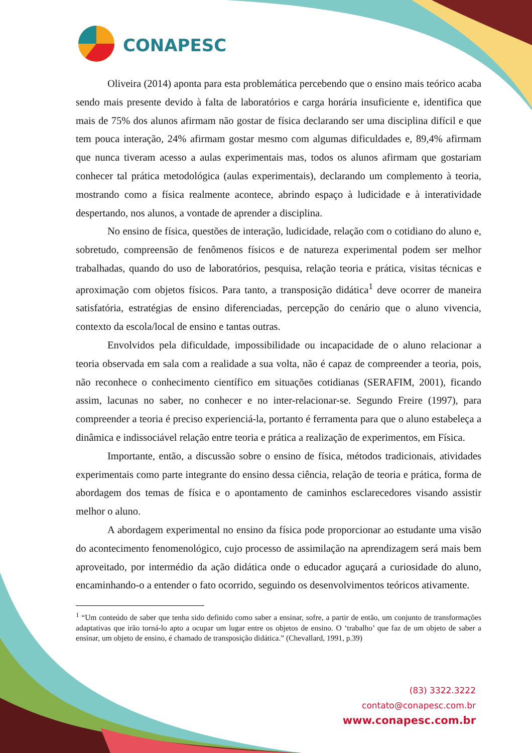CONAPESC
Oliveira (2014) aponta para esta problemática percebendo que o ensino mais teórico acaba sendo mais presente devido à falta de laboratórios e carga horária insuficiente e, identifica que mais de 75% dos alunos afirmam não gostar de física declarando ser uma disciplina difícil e que tem pouca interação, 24% afirmam gostar mesmo com algumas dificuldades e, 89,4% afirmam que nunca tiveram acesso a aulas experimentais mas, todos os alunos afirmam que gostariam conhecer tal prática metodológica (aulas experimentais), declarando um complemento à teoria, mostrando como a física realmente acontece, abrindo espaço à ludicidade e à interatividade despertando, nos alunos, a vontade de aprender a disciplina.
No ensino de física, questões de interação, ludicidade, relação com o cotidiano do aluno e, sobretudo, compreensão de fenômenos físicos e de natureza experimental podem ser melhor trabalhadas, quando do uso de laboratórios, pesquisa, relação teoria e prática, visitas técnicas e aproximação com objetos físicos. Para tanto, a transposição didática<sup>1</sup> deve ocorrer de maneira satisfatória, estratégias de ensino diferenciadas, percepção do cenário que o aluno vivencia, contexto da escola/local de ensino e tantas outras.
Envolvidos pela dificuldade, impossibilidade ou incapacidade de o aluno relacionar a teoria observada em sala com a realidade a sua volta, não é capaz de compreender a teoria, pois, não reconhece o conhecimento científico em situações cotidianas (SERAFIM, 2001), ficando assim, lacunas no saber, no conhecer e no inter-relacionar-se. Segundo Freire (1997), para compreender a teoria é preciso experienciá-la, portanto é ferramenta para que o aluno estabeleça a dinâmica e indissociável relação entre teoria e prática a realização de experimentos, em Física.
Importante, então, a discussão sobre o ensino de física, métodos tradicionais, atividades experimentais como parte integrante do ensino dessa ciência, relação de teoria e prática, forma de abordagem dos temas de física e o apontamento de caminhos esclarecedores visando assistir melhor o aluno.
A abordagem experimental no ensino da física pode proporcionar ao estudante uma visão do acontecimento fenomenológico, cujo processo de assimilação na aprendizagem será mais bem aproveitado, por intermédio da ação didática onde o educador aguçará a curiosidade do aluno, encaminhando-o a entender o fato ocorrido, seguindo os desenvolvimentos teóricos ativamente.
<sup>1</sup> “Um conteúdo de saber que tenha sido definido como saber a ensinar, sofre, a partir de então, um conjunto de transformações adaptativas que irão torná-lo apto a ocupar um lugar entre os objetos de ensino. O ‘trabalho’ que faz de um objeto de saber a ensinar, um objeto de ensino, é chamado de transposição didática.” (Chevallard, 1991, p.39)
(83) 3322.3222
contato@conapesc.com.br
www.conapesc.com.br